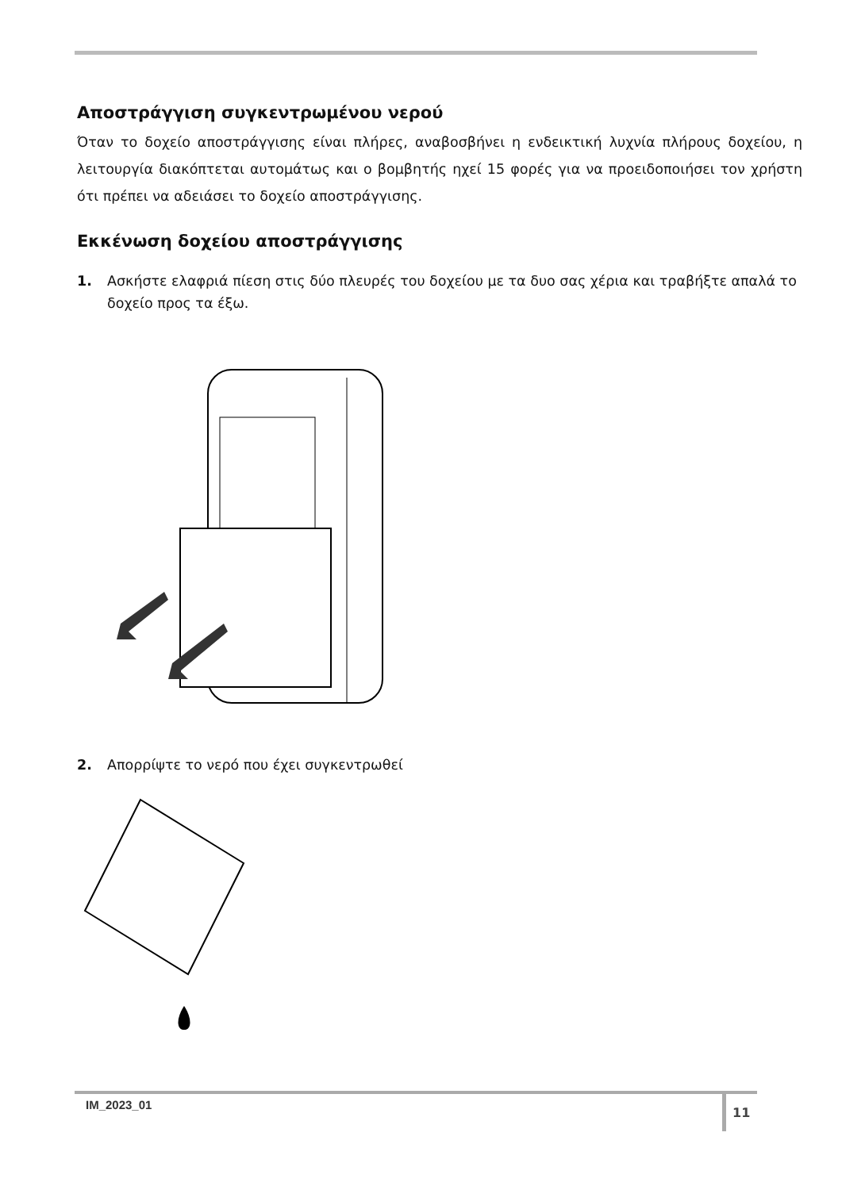Αποστράγγιση συγκεντρωμένου νερού
Όταν το δοχείο αποστράγγισης είναι πλήρες, αναβοσβήνει η ενδεικτική λυχνία πλήρους δοχείου, η λειτουργία διακόπτεται αυτομάτως και ο βομβητής ηχεί 15 φορές για να προειδοποιήσει τον χρήστη ότι πρέπει να αδειάσει το δοχείο αποστράγγισης.
Εκκένωση δοχείου αποστράγγισης
1. Ασκήστε ελαφριά πίεση στις δύο πλευρές του δοχείου με τα δυο σας χέρια και τραβήξτε απαλά το δοχείο προς τα έξω.
2. Απορρίψτε το νερό που έχει συγκεντρωθεί
IM_2023_01 11